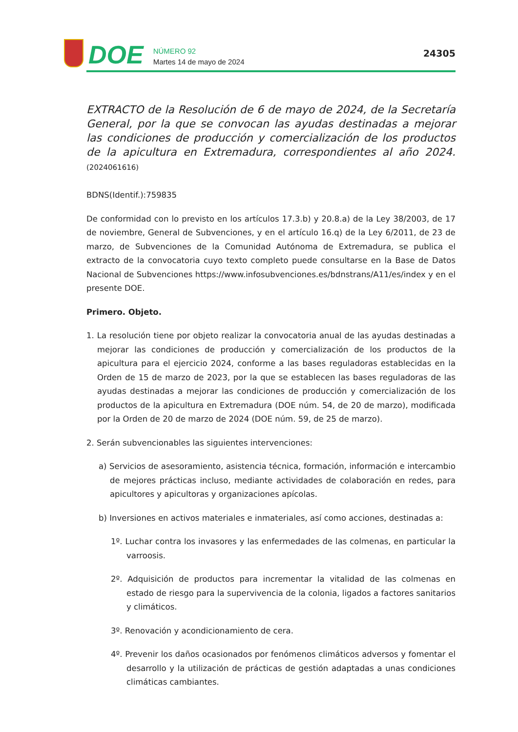DOE
NÚMERO 92
Martes 14 de mayo de 2024
24305
EXTRACTO de la Resolución de 6 de mayo de 2024, de la Secretaría General, por la que se convocan las ayudas destinadas a mejorar las condiciones de producción y comercialización de los productos de la apicultura en Extremadura, correspondientes al año 2024. (2024061616)
BDNS(Identif.):759835
De conformidad con lo previsto en los artículos 17.3.b) y 20.8.a) de la Ley 38/2003, de 17 de noviembre, General de Subvenciones, y en el artículo 16.q) de la Ley 6/2011, de 23 de marzo, de Subvenciones de la Comunidad Autónoma de Extremadura, se publica el extracto de la convocatoria cuyo texto completo puede consultarse en la Base de Datos Nacional de Subvenciones https://www.infosubvenciones.es/bdnstrans/A11/es/index y en el presente DOE.
Primero. Objeto.
1. La resolución tiene por objeto realizar la convocatoria anual de las ayudas destinadas a mejorar las condiciones de producción y comercialización de los productos de la apicultura para el ejercicio 2024, conforme a las bases reguladoras establecidas en la Orden de 15 de marzo de 2023, por la que se establecen las bases reguladoras de las ayudas destinadas a mejorar las condiciones de producción y comercialización de los productos de la apicultura en Extremadura (DOE núm. 54, de 20 de marzo), modificada por la Orden de 20 de marzo de 2024 (DOE núm. 59, de 25 de marzo).
2. Serán subvencionables las siguientes intervenciones:
a) Servicios de asesoramiento, asistencia técnica, formación, información e intercambio de mejores prácticas incluso, mediante actividades de colaboración en redes, para apicultores y apicultoras y organizaciones apícolas.
b) Inversiones en activos materiales e inmateriales, así como acciones, destinadas a:
1º. Luchar contra los invasores y las enfermedades de las colmenas, en particular la varroosis.
2º. Adquisición de productos para incrementar la vitalidad de las colmenas en estado de riesgo para la supervivencia de la colonia, ligados a factores sanitarios y climáticos.
3º. Renovación y acondicionamiento de cera.
4º. Prevenir los daños ocasionados por fenómenos climáticos adversos y fomentar el desarrollo y la utilización de prácticas de gestión adaptadas a unas condiciones climáticas cambiantes.